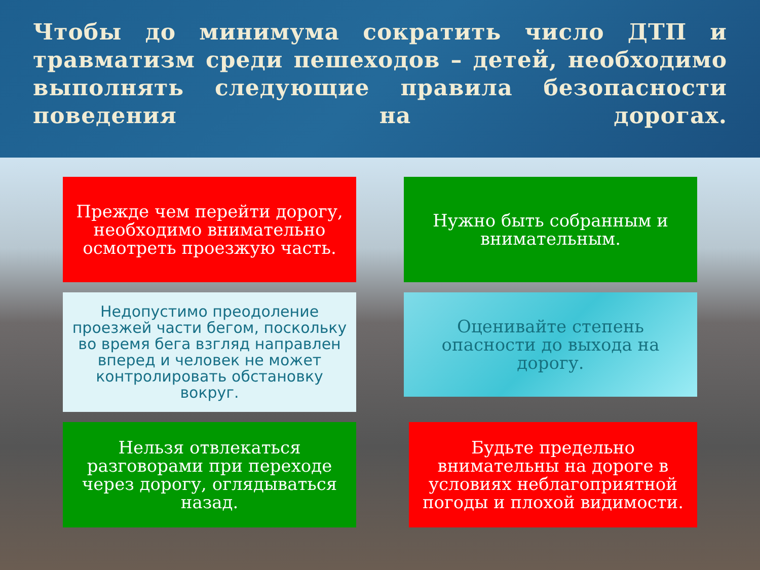Чтобы до минимума сократить число ДТП и травматизм среди пешеходов – детей, необходимо выполнять следующие правила безопасности поведения на дорогах.
Прежде чем перейти дорогу, необходимо внимательно осмотреть проезжую часть.
Нужно быть собранным и внимательным.
Недопустимо преодоление проезжей части бегом, поскольку во время бега взгляд направлен вперед и человек не может контролировать обстановку вокруг.
Оценивайте степень опасности до выхода на дорогу.
Нельзя отвлекаться разговорами при переходе через дорогу, оглядываться назад.
Будьте предельно внимательны на дороге в условиях неблагоприятной погоды и плохой видимости.